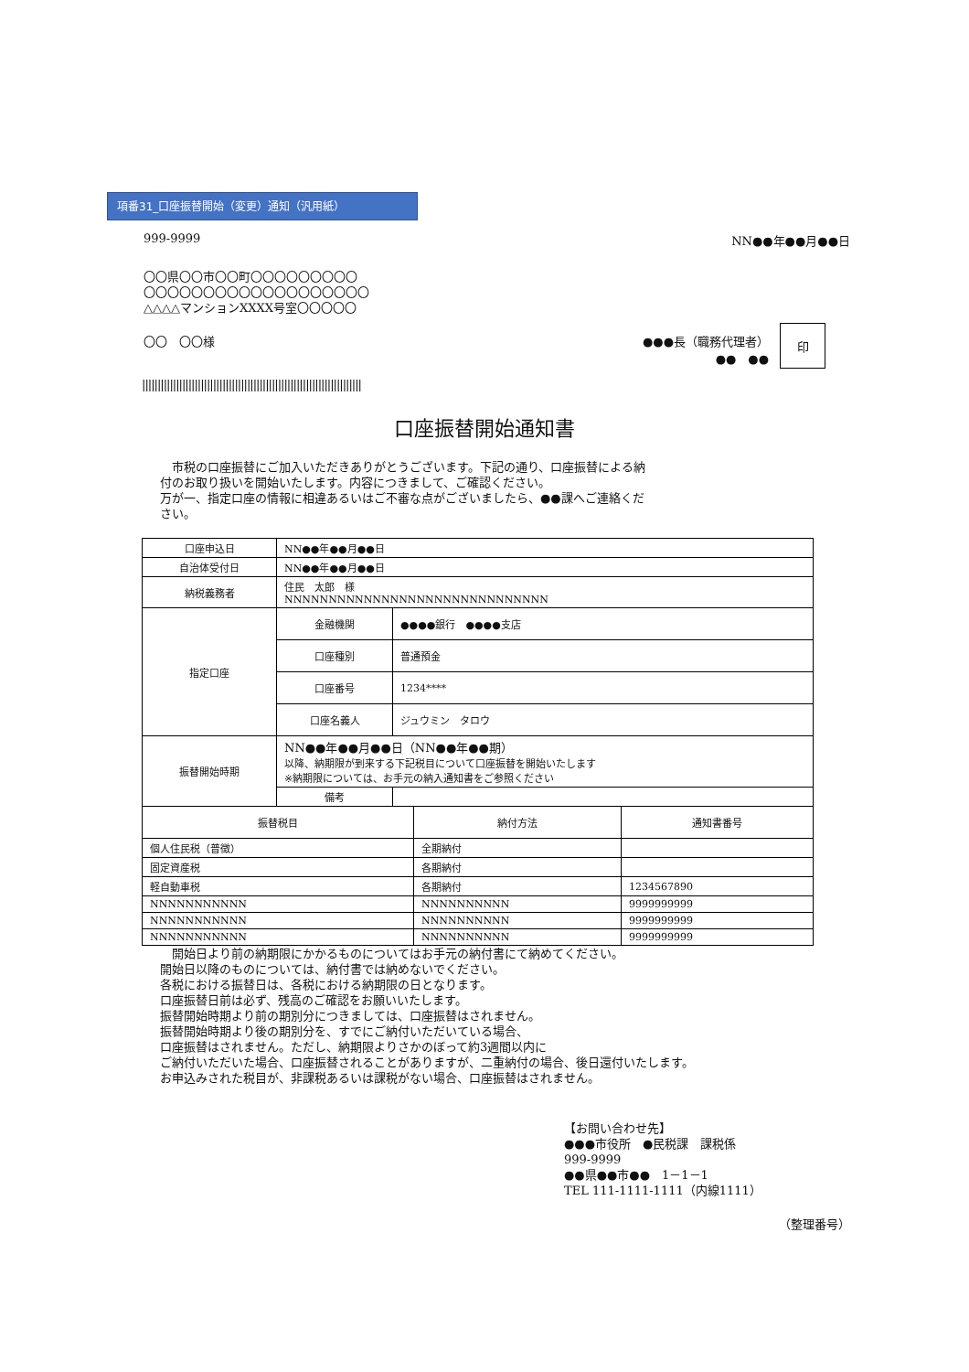項番31_口座振替開始（変更）通知（汎用紙）
999-9999 NN●●年●●月●●日
〇〇県〇〇市〇〇町〇〇〇〇〇〇〇〇〇
〇〇〇〇〇〇〇〇〇〇〇〇〇〇〇〇〇〇〇
△△△△マンションXXXX号室〇〇〇〇〇
〇〇　〇〇様 ●●●長（職務代理者）
●●　●● 印
|||||||||||||||||||||||||||||||||||||||||||||||||||||||||||||||||||||||
口座振替開始通知書
　市税の口座振替にご加入いただきありがとうございます。下記の通り、口座振替による納付のお取り扱いを開始いたします。内容につきまして、ご確認ください。
万が一、指定口座の情報に相違あるいはご不審な点がございましたら、●●課へご連絡ください。
| 口座申込日 | NN●●年●●月●●日 | |
| 自治体受付日 | NN●●年●●月●●日 | |
| 納税義務者 | 住民 太郎 様 NNNNNNNNNNNNNNNNNNNNNNNNNNNNNN | |
| 指定口座 | 金融機関 | ●●●●銀行 ●●●●支店 |
| | 口座種別 | 普通預金 |
| | 口座番号 | 1234**** |
| | 口座名義人 | ジュウミン タロウ |
| 振替開始時期 | NN●●年●●月●●日（NN●●年●●期） 以降、納期限が到来する下記税目について口座振替を開始いたします ※納期限については、お手元の納入通知書をご参照ください | |
| | 備考 | |
| 振替税目 | 納付方法 | 通知書番号 |
| --- | --- | --- |
| 個人住民税（普徴） | 全期納付 | |
| 固定資産税 | 各期納付 | |
| 軽自動車税 | 各期納付 | 1234567890 |
| NNNNNNNNNNN | NNNNNNNNNN | 9999999999 |
| NNNNNNNNNNN | NNNNNNNNNN | 9999999999 |
| NNNNNNNNNNN | NNNNNNNNNN | 9999999999 |
　開始日より前の納期限にかかるものについてはお手元の納付書にて納めてください。
開始日以降のものについては、納付書では納めないでください。
各税における振替日は、各税における納期限の日となります。
口座振替日前は必ず、残高のご確認をお願いいたします。
振替開始時期より前の期別分につきましては、口座振替はされません。
振替開始時期より後の期別分を、すでにご納付いただいている場合、
口座振替はされません。ただし、納期限よりさかのぼって約3週間以内に
ご納付いただいた場合、口座振替されることがありますが、二重納付の場合、後日還付いたします。
お申込みされた税目が、非課税あるいは課税がない場合、口座振替はされません。
【お問い合わせ先】
●●●市役所　●民税課　課税係
999-9999
●●県●●市●●　1－1－1
TEL 111-1111-1111（内線1111）
（整理番号）